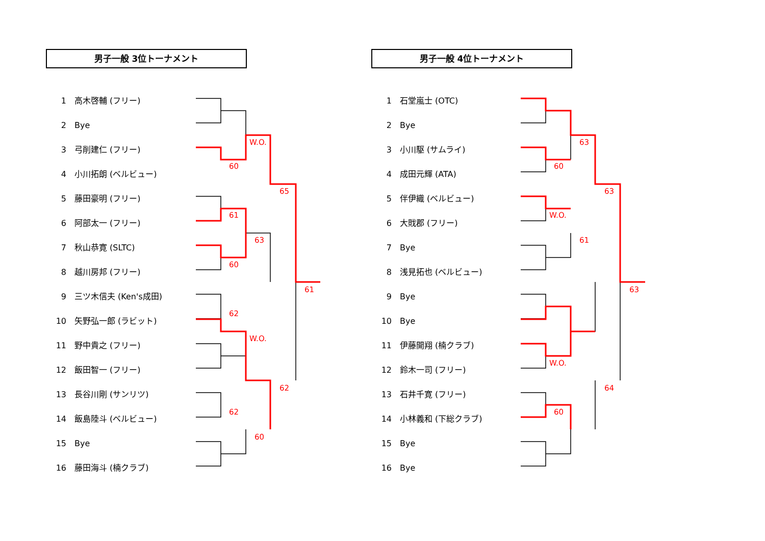男子一般 3位トーナメント
1 高木啓輔 (フリー)
2 Bye
3 弓削建仁 (フリー)
4 小川拓朗 (ベルビュー)
5 藤田豪明 (フリー)
6 阿部太一 (フリー)
7 秋山恭寛 (SLTC)
8 越川房邦 (フリー)
9 三ツ木信夫 (Ken's成田)
10 矢野弘一郎 (ラビット)
11 野中貴之 (フリー)
12 飯田智一 (フリー)
13 長谷川剛 (サンリツ)
14 飯島陸斗 (ベルビュー)
15 Bye
16 藤田海斗 (楠クラブ)
男子一般 4位トーナメント
1 石堂嵐士 (OTC)
2 Bye
3 小川駆 (サムライ)
4 成田元輝 (ATA)
5 伴伊織 (ベルビュー)
6 大戝郡 (フリー)
7 Bye
8 浅見拓也 (ベルビュー)
9 Bye
10 Bye
11 伊藤開翔 (楠クラブ)
12 鈴木一司 (フリー)
13 石井千寛 (フリー)
14 小林義和 (下総クラブ)
15 Bye
16 Bye
60
W.O.
61
63
60
65
62
W.O.
62
62
60
61
63
60
63
W.O.
61
63
W.O.
64
60